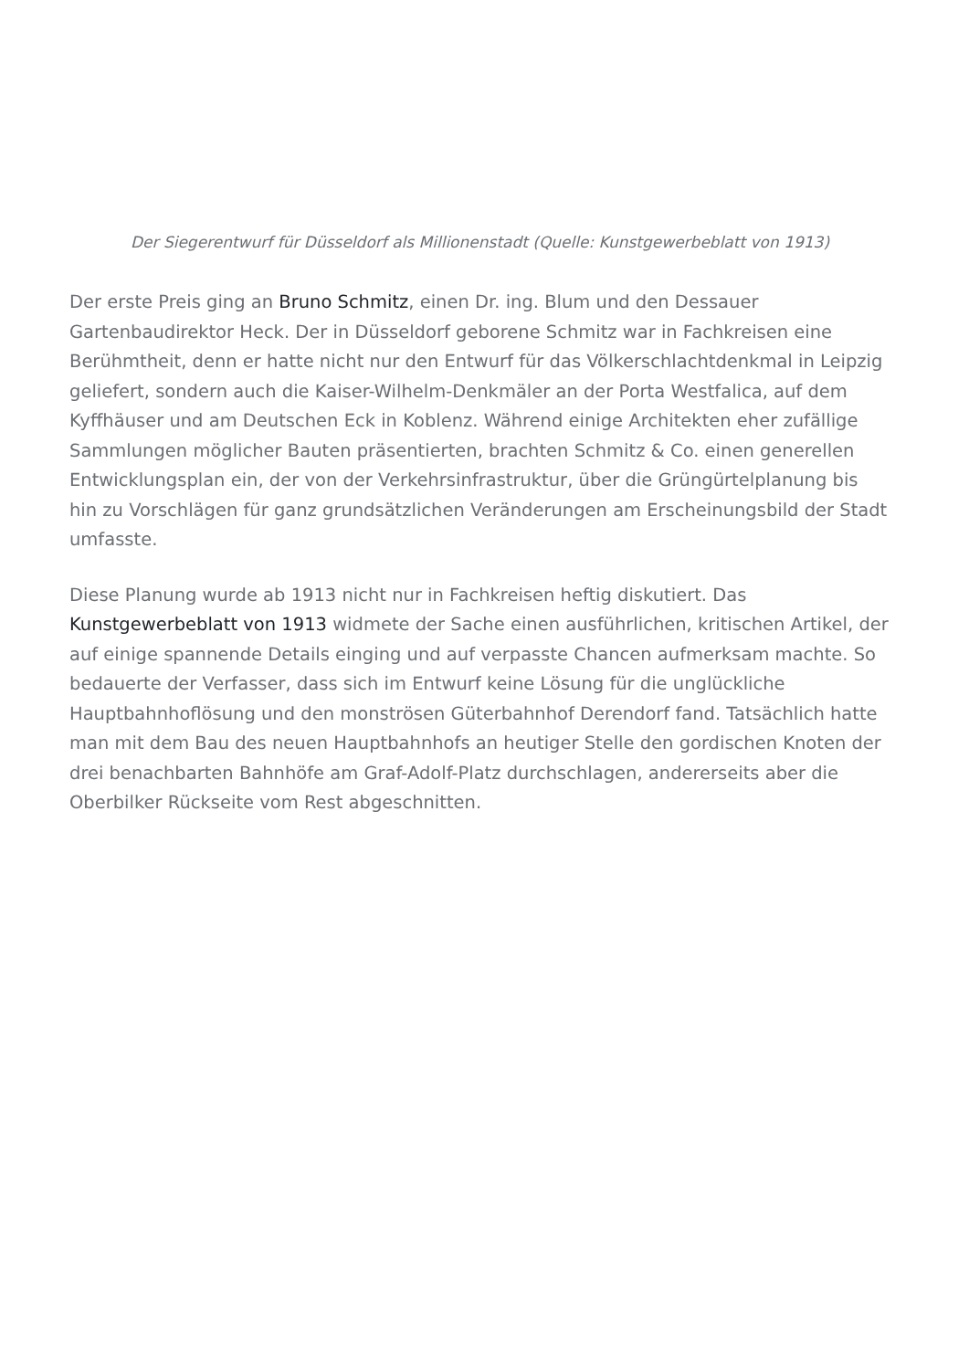Der Siegerentwurf für Düsseldorf als Millionenstadt (Quelle: Kunstgewerbeblatt von 1913)
Der erste Preis ging an Bruno Schmitz, einen Dr. ing. Blum und den Dessauer Gartenbaudirektor Heck. Der in Düsseldorf geborene Schmitz war in Fachkreisen eine Berühmtheit, denn er hatte nicht nur den Entwurf für das Völkerschlachtdenkmal in Leipzig geliefert, sondern auch die Kaiser-Wilhelm-Denkmäler an der Porta Westfalica, auf dem Kyffhäuser und am Deutschen Eck in Koblenz. Während einige Architekten eher zufällige Sammlungen möglicher Bauten präsentierten, brachten Schmitz & Co. einen generellen Entwicklungsplan ein, der von der Verkehrsinfrastruktur, über die Grüngürtelplanung bis hin zu Vorschlägen für ganz grundsätzlichen Veränderungen am Erscheinungsbild der Stadt umfasste.
Diese Planung wurde ab 1913 nicht nur in Fachkreisen heftig diskutiert. Das Kunstgewerbeblatt von 1913 widmete der Sache einen ausführlichen, kritischen Artikel, der auf einige spannende Details einging und auf verpasste Chancen aufmerksam machte. So bedauerte der Verfasser, dass sich im Entwurf keine Lösung für die unglückliche Hauptbahnhoflösung und den monströsen Güterbahnhof Derendorf fand. Tatsächlich hatte man mit dem Bau des neuen Hauptbahnhofs an heutiger Stelle den gordischen Knoten der drei benachbarten Bahnhöfe am Graf-Adolf-Platz durchschlagen, andererseits aber die Oberbilker Rückseite vom Rest abgeschnitten.